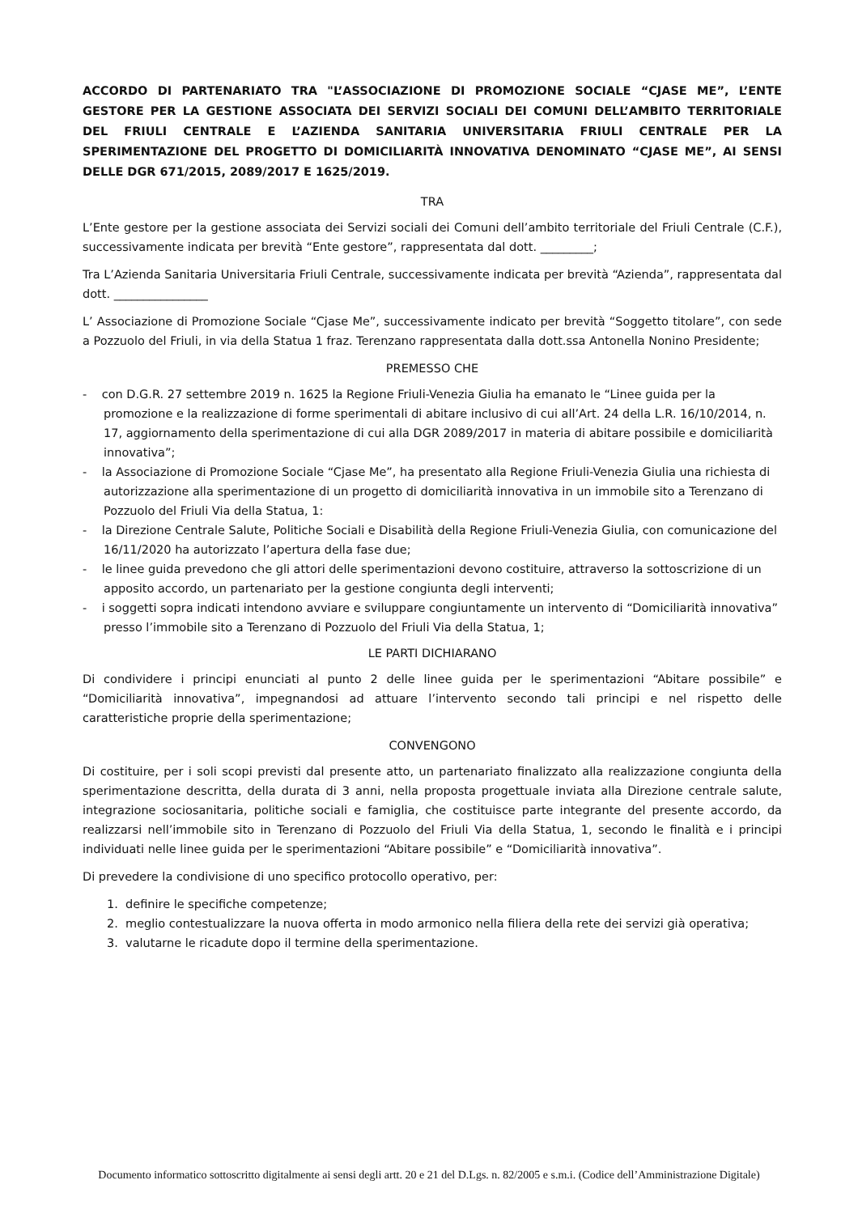ACCORDO DI PARTENARIATO TRA "L’ASSOCIAZIONE DI PROMOZIONE SOCIALE “CJASE ME”, L’ENTE GESTORE PER LA GESTIONE ASSOCIATA DEI SERVIZI SOCIALI DEI COMUNI DELL’AMBITO TERRITORIALE DEL FRIULI CENTRALE E L’AZIENDA SANITARIA UNIVERSITARIA FRIULI CENTRALE PER LA SPERIMENTAZIONE DEL PROGETTO DI DOMICILIARITÀ INNOVATIVA DENOMINATO “CJASE ME”, AI SENSI DELLE DGR 671/2015, 2089/2017 E 1625/2019.
TRA
L’Ente gestore per la gestione associata dei Servizi sociali dei Comuni dell’ambito territoriale del Friuli Centrale (C.F.), successivamente indicata per brevità “Ente gestore”, rappresentata dal dott. _________;
Tra L’Azienda Sanitaria Universitaria Friuli Centrale, successivamente indicata per brevità “Azienda”, rappresentata dal dott. ________________
L’ Associazione di Promozione Sociale “Cjase Me”, successivamente indicato per brevità “Soggetto titolare”, con sede a Pozzuolo del Friuli, in via della Statua 1 fraz. Terenzano rappresentata dalla dott.ssa Antonella Nonino Presidente;
PREMESSO CHE
- con D.G.R. 27 settembre 2019 n. 1625 la Regione Friuli-Venezia Giulia ha emanato le “Linee guida per la promozione e la realizzazione di forme sperimentali di abitare inclusivo di cui all’Art. 24 della L.R. 16/10/2014, n. 17, aggiornamento della sperimentazione di cui alla DGR 2089/2017 in materia di abitare possibile e domiciliarità innovativa”;
- la Associazione di Promozione Sociale “Cjase Me”, ha presentato alla Regione Friuli-Venezia Giulia una richiesta di autorizzazione alla sperimentazione di un progetto di domiciliarità innovativa in un immobile sito a Terenzano di Pozzuolo del Friuli Via della Statua, 1:
- la Direzione Centrale Salute, Politiche Sociali e Disabilità della Regione Friuli-Venezia Giulia, con comunicazione del 16/11/2020 ha autorizzato l’apertura della fase due;
- le linee guida prevedono che gli attori delle sperimentazioni devono costituire, attraverso la sottoscrizione di un apposito accordo, un partenariato per la gestione congiunta degli interventi;
- i soggetti sopra indicati intendono avviare e sviluppare congiuntamente un intervento di “Domiciliarità innovativa” presso l’immobile sito a Terenzano di Pozzuolo del Friuli Via della Statua, 1;
LE PARTI DICHIARANO
Di condividere i principi enunciati al punto 2 delle linee guida per le sperimentazioni “Abitare possibile” e “Domiciliarità innovativa”, impegnandosi ad attuare l’intervento secondo tali principi e nel rispetto delle caratteristiche proprie della sperimentazione;
CONVENGONO
Di costituire, per i soli scopi previsti dal presente atto, un partenariato finalizzato alla realizzazione congiunta della sperimentazione descritta, della durata di 3 anni, nella proposta progettuale inviata alla Direzione centrale salute, integrazione sociosanitaria, politiche sociali e famiglia, che costituisce parte integrante del presente accordo, da realizzarsi nell’immobile sito in Terenzano di Pozzuolo del Friuli Via della Statua, 1, secondo le finalità e i principi individuati nelle linee guida per le sperimentazioni “Abitare possibile” e “Domiciliarità innovativa”.
Di prevedere la condivisione di uno specifico protocollo operativo, per:
1. definire le specifiche competenze;
2. meglio contestualizzare la nuova offerta in modo armonico nella filiera della rete dei servizi già operativa;
3. valutarne le ricadute dopo il termine della sperimentazione.
Documento informatico sottoscritto digitalmente ai sensi degli artt. 20 e 21 del D.Lgs. n. 82/2005 e s.m.i. (Codice dell’Amministrazione Digitale)